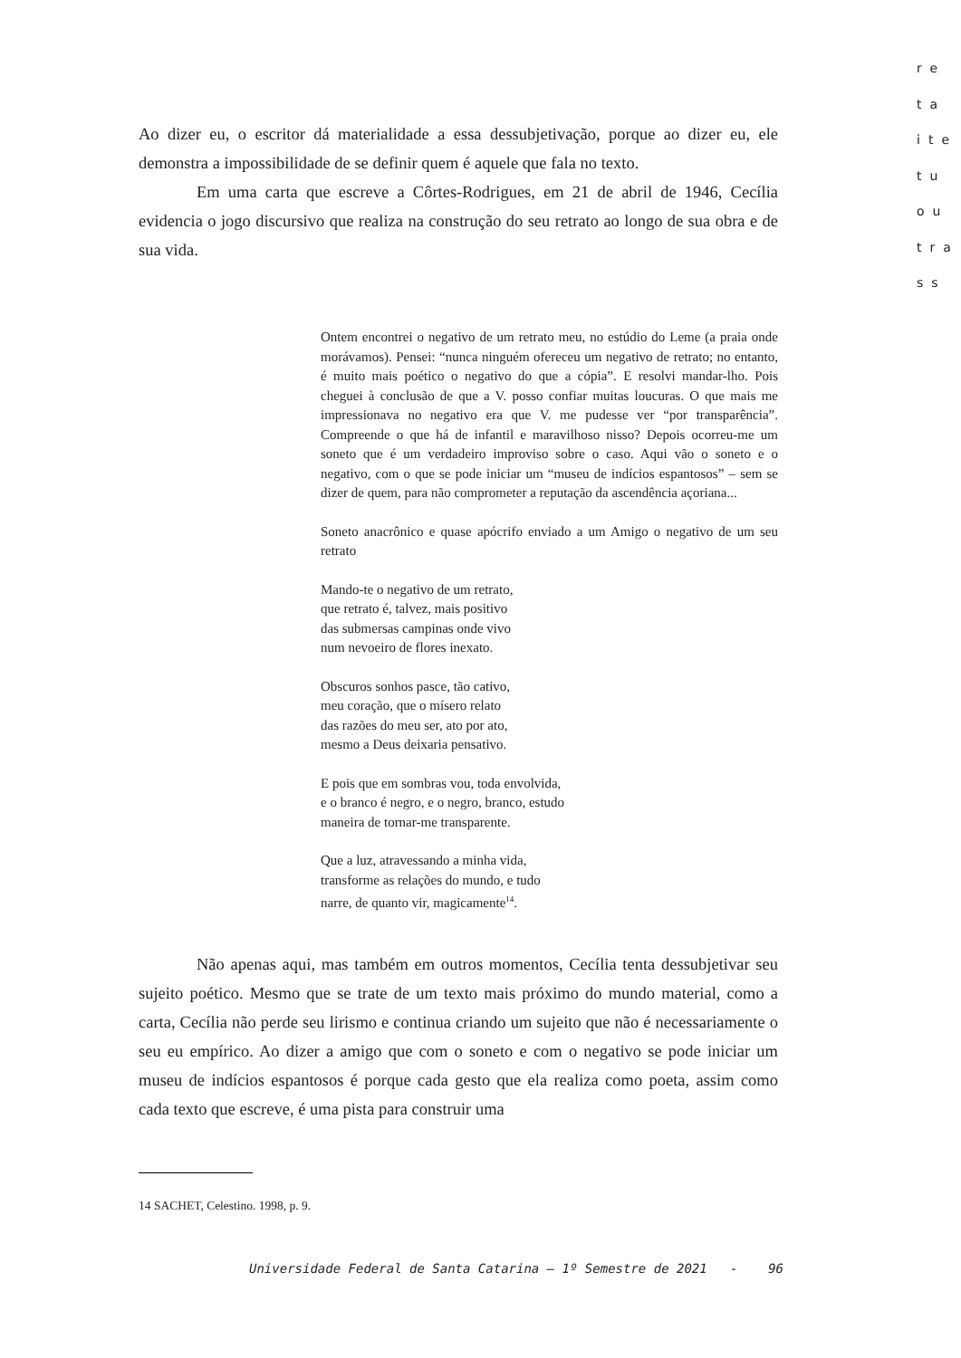re
ta
ite
tu
ou
tra
ss
Ao dizer eu, o escritor dá materialidade a essa dessubjetivação, porque ao dizer eu, ele demonstra a impossibilidade de se definir quem é aquele que fala no texto.
Em uma carta que escreve a Côrtes-Rodrigues, em 21 de abril de 1946, Cecília evidencia o jogo discursivo que realiza na construção do seu retrato ao longo de sua obra e de sua vida.
Ontem encontrei o negativo de um retrato meu, no estúdio do Leme (a praia onde morávamos). Pensei: “nunca ninguém ofereceu um negativo de retrato; no entanto, é muito mais poético o negativo do que a cópia”. E resolvi mandar-lho. Pois cheguei à conclusão de que a V. posso confiar muitas loucuras. O que mais me impressionava no negativo era que V. me pudesse ver “por transparência”. Compreende o que há de infantil e maravilhoso nisso? Depois ocorreu-me um soneto que é um verdadeiro improviso sobre o caso. Aqui vão o soneto e o negativo, com o que se pode iniciar um “museu de indícios espantosos” – sem se dizer de quem, para não comprometer a reputação da ascendência açoriana...
Soneto anacrônico e quase apócrifo enviado a um Amigo o negativo de um seu retrato
Mando-te o negativo de um retrato,
que retrato é, talvez, mais positivo
das submersas campinas onde vivo
num nevoeiro de flores inexato.
Obscuros sonhos pasce, tão cativo,
meu coração, que o mísero relato
das razões do meu ser, ato por ato,
mesmo a Deus deixaria pensativo.
E pois que em sombras vou, toda envolvida,
e o branco é negro, e o negro, branco, estudo
maneira de tornar-me transparente.
Que a luz, atravessando a minha vida,
transforme as relações do mundo, e tudo
narre, de quanto vir, magicamente<sup>14</sup>.
Não apenas aqui, mas também em outros momentos, Cecília tenta dessubjetivar seu sujeito poético. Mesmo que se trate de um texto mais próximo do mundo material, como a carta, Cecília não perde seu lirismo e continua criando um sujeito que não é necessariamente o seu eu empírico. Ao dizer a amigo que com o soneto e com o negativo se pode iniciar um museu de indícios espantosos é porque cada gesto que ela realiza como poeta, assim como cada texto que escreve, é uma pista para construir uma
14 SACHET, Celestino. 1998, p. 9.
Universidade Federal de Santa Catarina – 1º Semestre de 2021 - 96